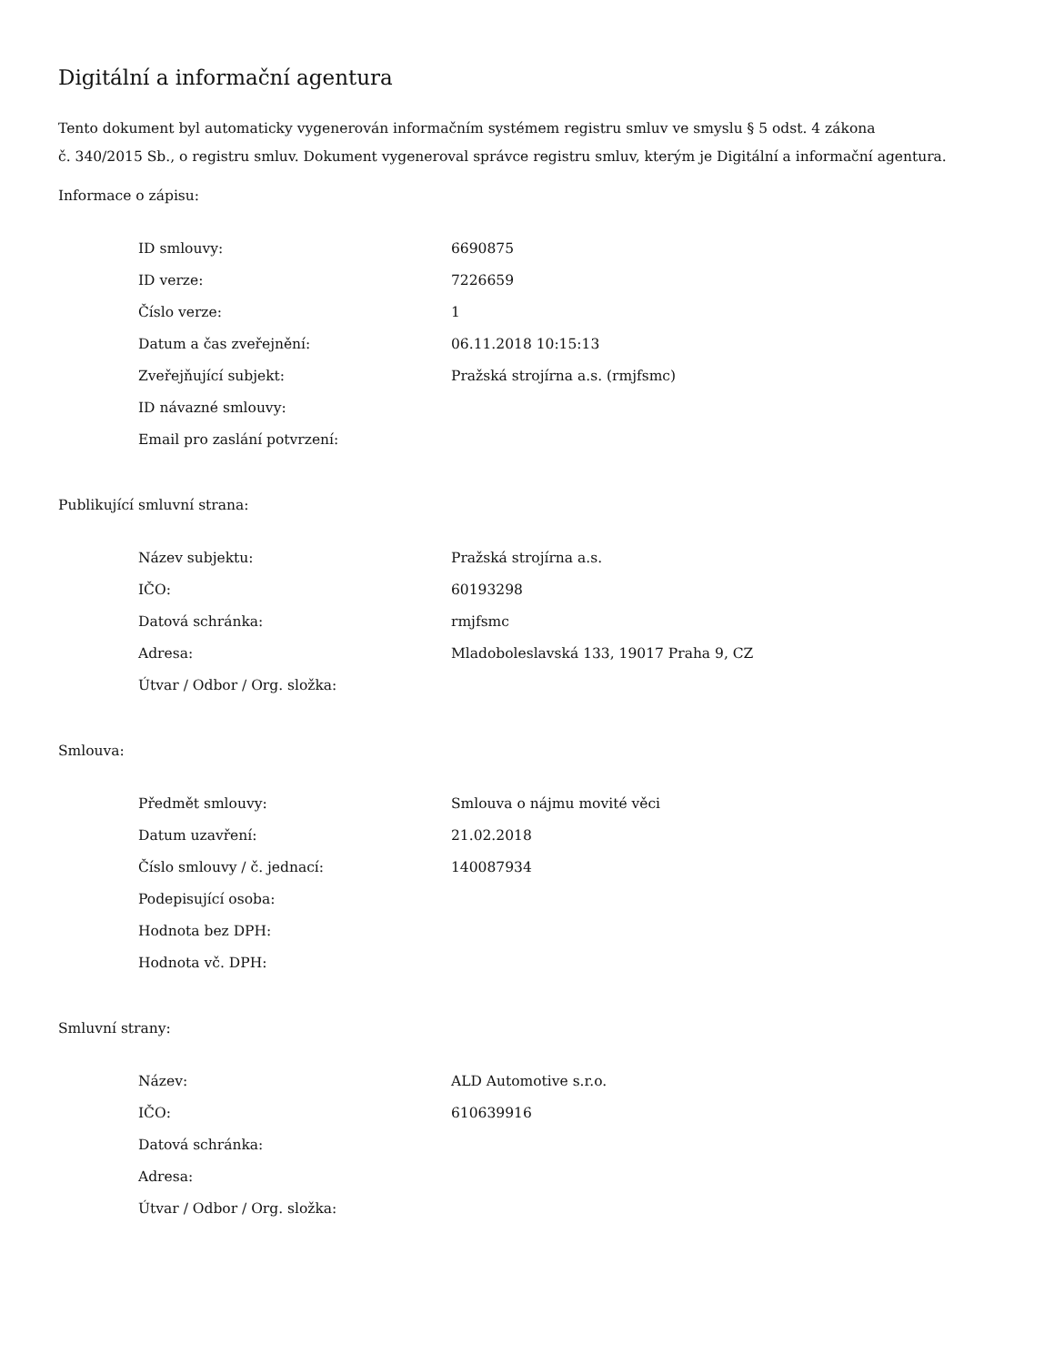Digitální a informační agentura
Tento dokument byl automaticky vygenerován informačním systémem registru smluv ve smyslu § 5 odst. 4 zákona
č. 340/2015 Sb., o registru smluv. Dokument vygeneroval správce registru smluv, kterým je Digitální a informační agentura.
Informace o zápisu:
| ID smlouvy: | 6690875 |
| ID verze: | 7226659 |
| Číslo verze: | 1 |
| Datum a čas zveřejnění: | 06.11.2018 10:15:13 |
| Zveřejňující subjekt: | Pražská strojírna a.s. (rmjfsmc) |
| ID návazné smlouvy: | |
| Email pro zaslání potvrzení: | |
Publikující smluvní strana:
| Název subjektu: | Pražská strojírna a.s. |
| IČO: | 60193298 |
| Datová schránka: | rmjfsmc |
| Adresa: | Mladoboleslavská 133, 19017 Praha 9, CZ |
| Útvar / Odbor / Org. složka: | |
Smlouva:
| Předmět smlouvy: | Smlouva o nájmu movité věci |
| Datum uzavření: | 21.02.2018 |
| Číslo smlouvy / č. jednací: | 140087934 |
| Podepisující osoba: | |
| Hodnota bez DPH: | |
| Hodnota vč. DPH: | |
Smluvní strany:
| Název: | ALD Automotive s.r.o. |
| IČO: | 610639916 |
| Datová schránka: | |
| Adresa: | |
| Útvar / Odbor / Org. složka: | |